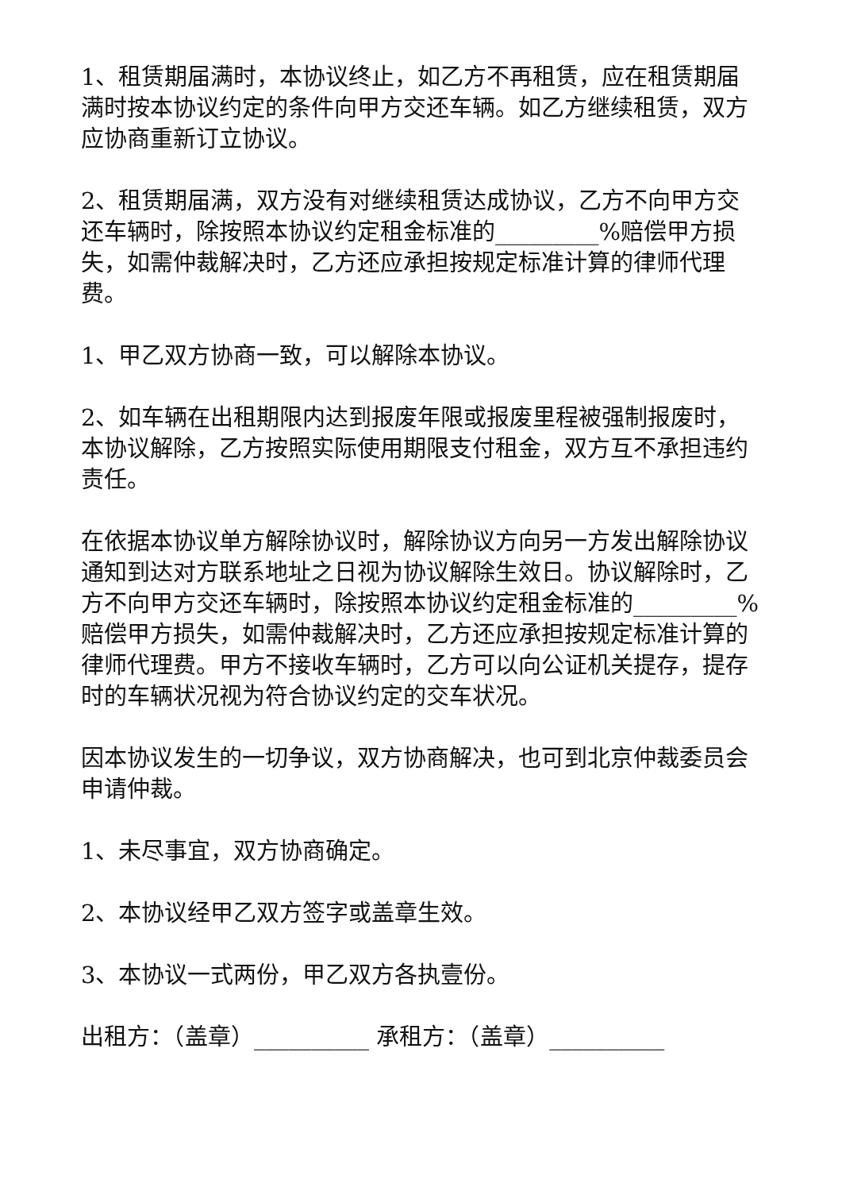1、租赁期届满时，本协议终止，如乙方不再租赁，应在租赁期届满时按本协议约定的条件向甲方交还车辆。如乙方继续租赁，双方应协商重新订立协议。
2、租赁期届满，双方没有对继续租赁达成协议，乙方不向甲方交还车辆时，除按照本协议约定租金标准的_________%赔偿甲方损失，如需仲裁解决时，乙方还应承担按规定标准计算的律师代理费。
1、甲乙双方协商一致，可以解除本协议。
2、如车辆在出租期限内达到报废年限或报废里程被强制报废时，本协议解除，乙方按照实际使用期限支付租金，双方互不承担违约责任。
在依据本协议单方解除协议时，解除协议方向另一方发出解除协议通知到达对方联系地址之日视为协议解除生效日。协议解除时，乙方不向甲方交还车辆时，除按照本协议约定租金标准的_________%赔偿甲方损失，如需仲裁解决时，乙方还应承担按规定标准计算的律师代理费。甲方不接收车辆时，乙方可以向公证机关提存，提存时的车辆状况视为符合协议约定的交车状况。
因本协议发生的一切争议，双方协商解决，也可到北京仲裁委员会申请仲裁。
1、未尽事宜，双方协商确定。
2、本协议经甲乙双方签字或盖章生效。
3、本协议一式两份，甲乙双方各执壹份。
出租方：（盖章）__________ 承租方：（盖章）__________